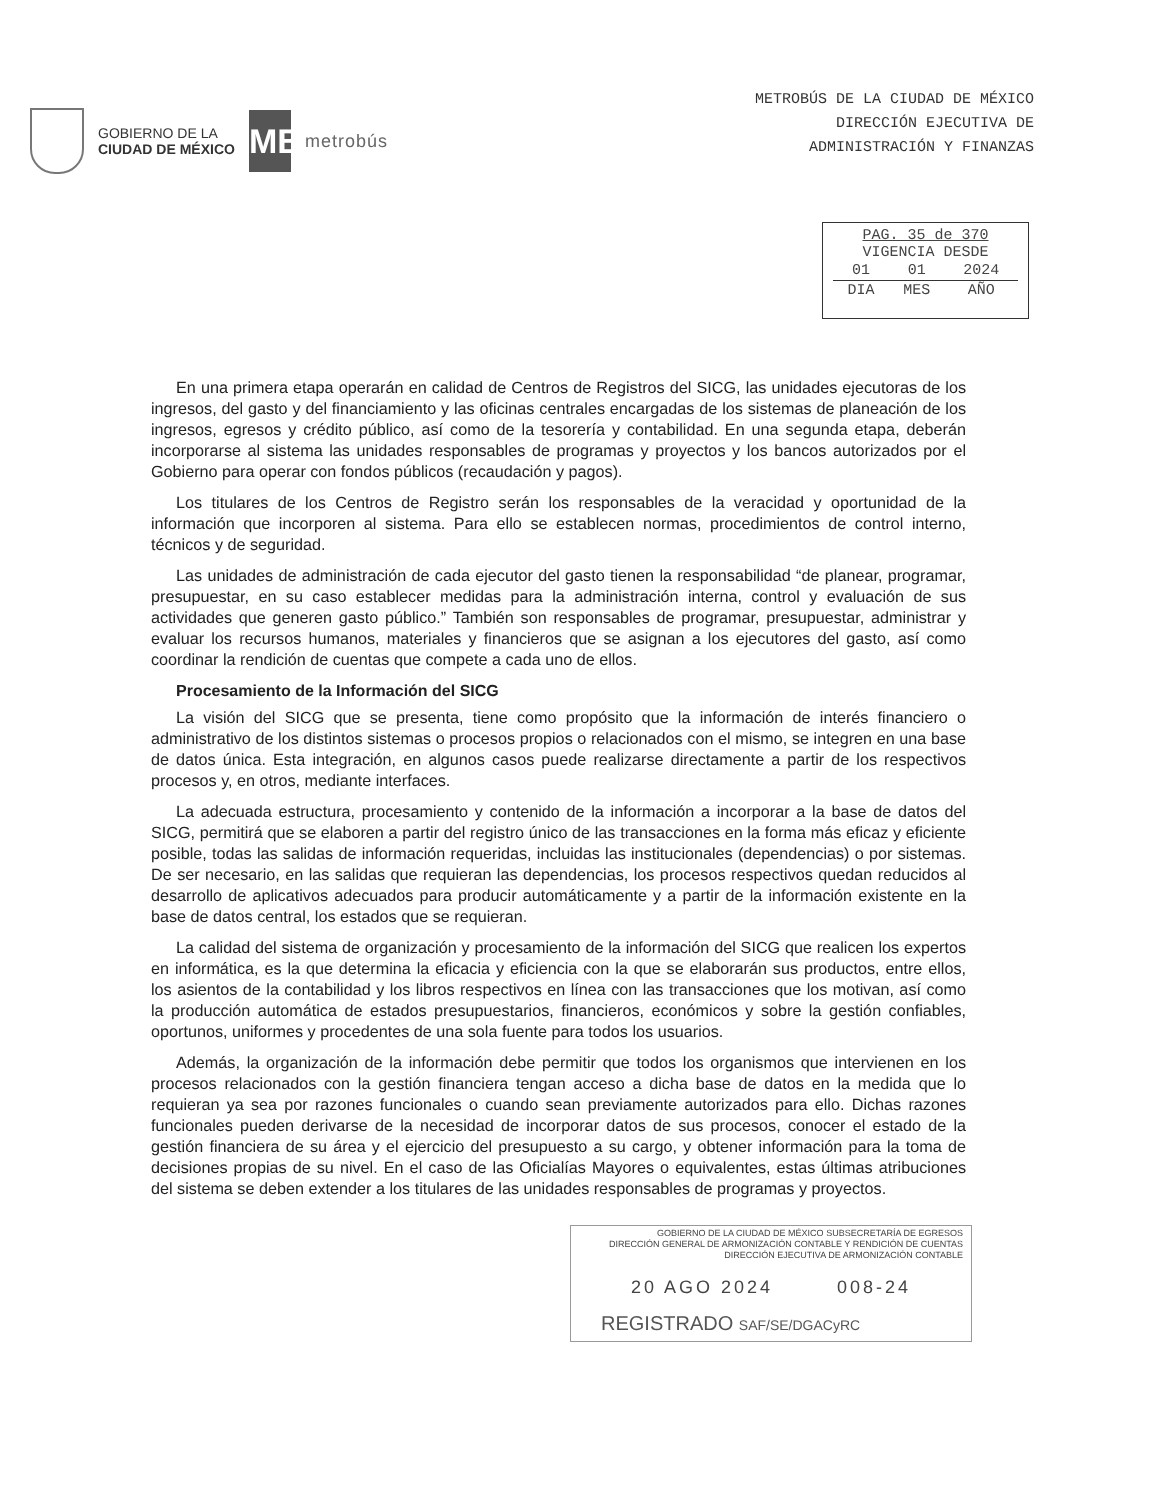GOBIERNO DE LA
CIUDAD DE MÉXICO
MB
metrobús
METROBÚS DE LA CIUDAD DE MÉXICO
DIRECCIÓN EJECUTIVA DE
ADMINISTRACIÓN Y FINANZAS
PAG. 35 de 370
VIGENCIA DESDE
| 01 | 01 | 2024 |
| DIA | MES | AÑO |
En una primera etapa operarán en calidad de Centros de Registros del SICG, las unidades ejecutoras de los ingresos, del gasto y del financiamiento y las oficinas centrales encargadas de los sistemas de planeación de los ingresos, egresos y crédito público, así como de la tesorería y contabilidad. En una segunda etapa, deberán incorporarse al sistema las unidades responsables de programas y proyectos y los bancos autorizados por el Gobierno para operar con fondos públicos (recaudación y pagos).
Los titulares de los Centros de Registro serán los responsables de la veracidad y oportunidad de la información que incorporen al sistema. Para ello se establecen normas, procedimientos de control interno, técnicos y de seguridad.
Las unidades de administración de cada ejecutor del gasto tienen la responsabilidad “de planear, programar, presupuestar, en su caso establecer medidas para la administración interna, control y evaluación de sus actividades que generen gasto público.” También son responsables de programar, presupuestar, administrar y evaluar los recursos humanos, materiales y financieros que se asignan a los ejecutores del gasto, así como coordinar la rendición de cuentas que compete a cada uno de ellos.
Procesamiento de la Información del SICG
La visión del SICG que se presenta, tiene como propósito que la información de interés financiero o administrativo de los distintos sistemas o procesos propios o relacionados con el mismo, se integren en una base de datos única. Esta integración, en algunos casos puede realizarse directamente a partir de los respectivos procesos y, en otros, mediante interfaces.
La adecuada estructura, procesamiento y contenido de la información a incorporar a la base de datos del SICG, permitirá que se elaboren a partir del registro único de las transacciones en la forma más eficaz y eficiente posible, todas las salidas de información requeridas, incluidas las institucionales (dependencias) o por sistemas. De ser necesario, en las salidas que requieran las dependencias, los procesos respectivos quedan reducidos al desarrollo de aplicativos adecuados para producir automáticamente y a partir de la información existente en la base de datos central, los estados que se requieran.
La calidad del sistema de organización y procesamiento de la información del SICG que realicen los expertos en informática, es la que determina la eficacia y eficiencia con la que se elaborarán sus productos, entre ellos, los asientos de la contabilidad y los libros respectivos en línea con las transacciones que los motivan, así como la producción automática de estados presupuestarios, financieros, económicos y sobre la gestión confiables, oportunos, uniformes y procedentes de una sola fuente para todos los usuarios.
Además, la organización de la información debe permitir que todos los organismos que intervienen en los procesos relacionados con la gestión financiera tengan acceso a dicha base de datos en la medida que lo requieran ya sea por razones funcionales o cuando sean previamente autorizados para ello. Dichas razones funcionales pueden derivarse de la necesidad de incorporar datos de sus procesos, conocer el estado de la gestión financiera de su área y el ejercicio del presupuesto a su cargo, y obtener información para la toma de decisiones propias de su nivel. En el caso de las Oficialías Mayores o equivalentes, estas últimas atribuciones del sistema se deben extender a los titulares de las unidades responsables de programas y proyectos.
GOBIERNO DE LA CIUDAD DE MÉXICO SUBSECRETARÍA DE EGRESOS
DIRECCIÓN GENERAL DE ARMONIZACIÓN CONTABLE Y RENDICIÓN DE CUENTAS
DIRECCIÓN EJECUTIVA DE ARMONIZACIÓN CONTABLE
20 AGO 2024 008-24
REGISTRADO SAF/SE/DGACyRC